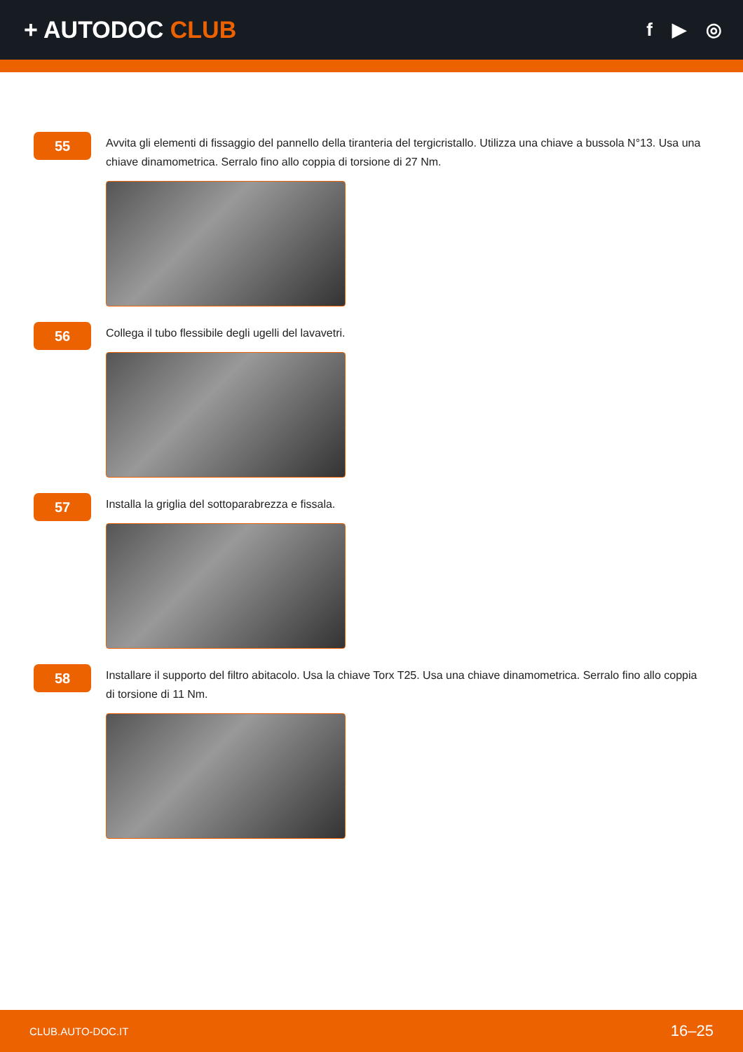+ AUTODOC CLUB
f ▶ ◎
55
Avvita gli elementi di fissaggio del pannello della tiranteria del tergicristallo. Utilizza una chiave a bussola N°13. Usa una chiave dinamometrica. Serralo fino allo coppia di torsione di 27 Nm.
56
Collega il tubo flessibile degli ugelli del lavavetri.
57
Installa la griglia del sottoparabrezza e fissala.
58
Installare il supporto del filtro abitacolo. Usa la chiave Torx T25. Usa una chiave dinamometrica. Serralo fino allo coppia di torsione di 11 Nm.
CLUB.AUTO-DOC.IT 16–25